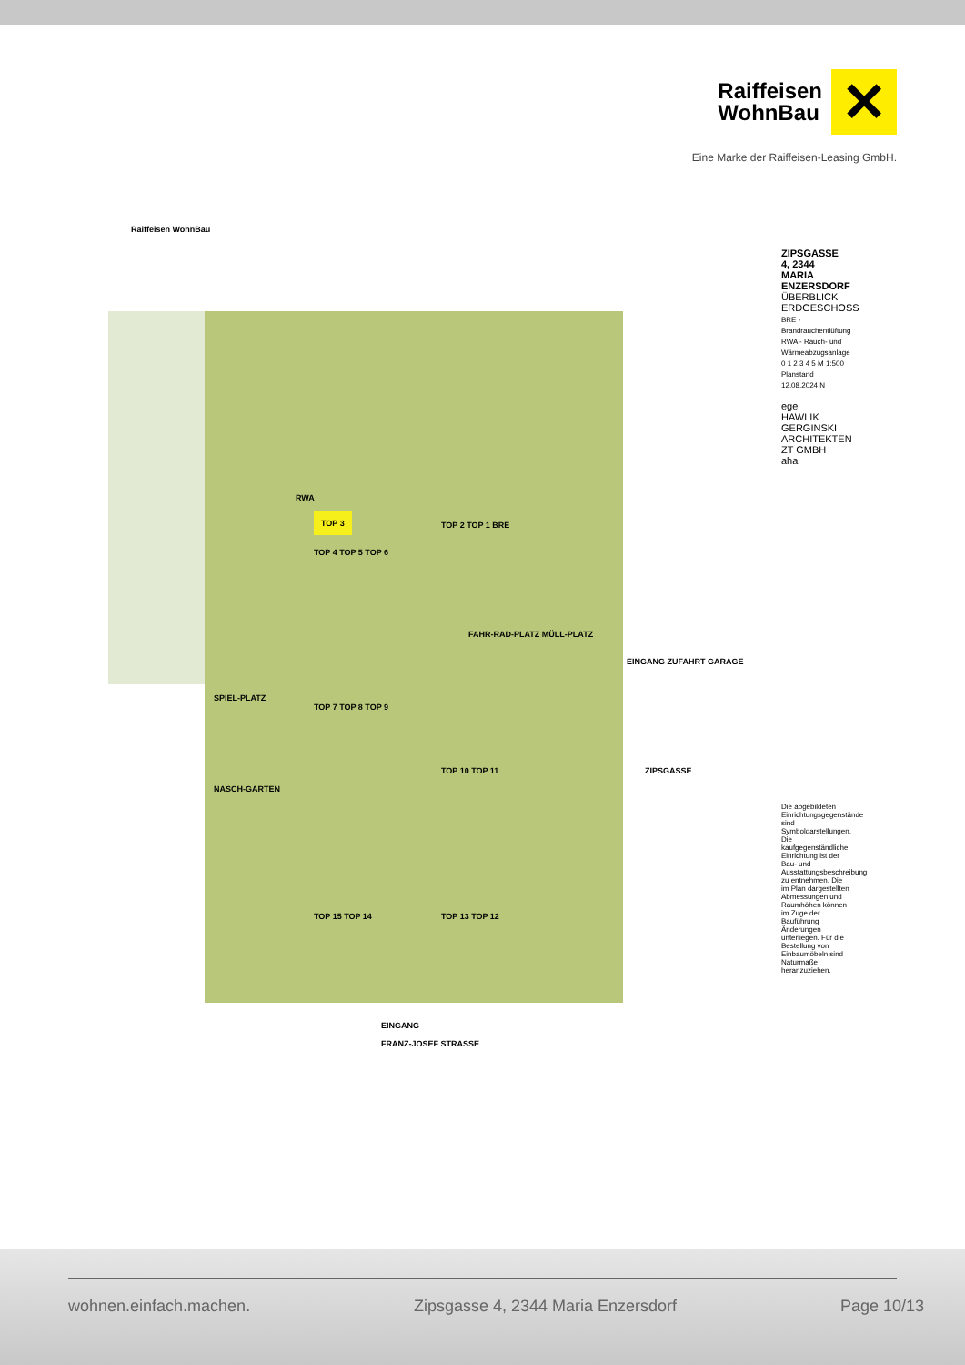Raiffeisen
WohnBau
✕
Eine Marke der Raiffeisen-Leasing GmbH.
Raiffeisen WohnBau
TOP 3
TOP 4 TOP 5 TOP 6
TOP 2 TOP 1 BRE
TOP 7 TOP 8 TOP 9
TOP 10 TOP 11
TOP 15 TOP 14 TOP 13 TOP 12
FAHR-RAD-PLATZ MÜLL-PLATZ
SPIEL-PLATZ
NASCH-GARTEN
RWA
EINGANG ZUFAHRT GARAGE
ZIPSGASSE
EINGANG
FRANZ-JOSEF STRASSE
ZIPSGASSE 4, 2344 MARIA ENZERSDORF
ÜBERBLICK ERDGESCHOSS
BRE - Brandrauchentlüftung
RWA - Rauch- und Wärmeabzugsanlage
0 1 2 3 4 5 M 1:500 Planstand 12.08.2024 N
ege
HAWLIK GERGINSKI ARCHITEKTEN ZT GMBH
aha
Die abgebildeten Einrichtungsgegenstände sind Symboldarstellungen. Die kaufgegenständliche Einrichtung ist der Bau- und Ausstattungsbeschreibung zu entnehmen. Die im Plan dargestellten Abmessungen und Raumhöhen können im Zuge der Bauführung Änderungen unterliegen. Für die Bestellung von Einbaumöbeln sind Naturmaße heranzuziehen.
wohnen.einfach.machen. Zipsgasse 4, 2344 Maria Enzersdorf Page 10/13